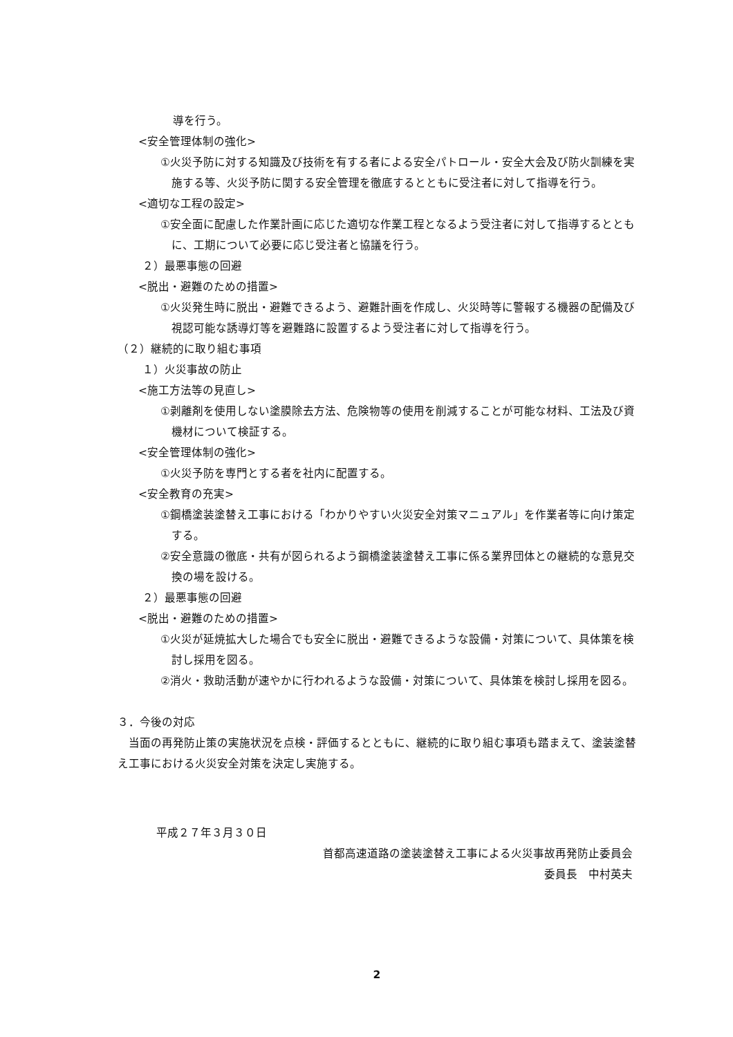導を行う。
<安全管理体制の強化>
①火災予防に対する知識及び技術を有する者による安全パトロール・安全大会及び防火訓練を実施する等、火災予防に関する安全管理を徹底するとともに受注者に対して指導を行う。
<適切な工程の設定>
①安全面に配慮した作業計画に応じた適切な作業工程となるよう受注者に対して指導するとともに、工期について必要に応じ受注者と協議を行う。
２）最悪事態の回避
<脱出・避難のための措置>
①火災発生時に脱出・避難できるよう、避難計画を作成し、火災時等に警報する機器の配備及び視認可能な誘導灯等を避難路に設置するよう受注者に対して指導を行う。
（２）継続的に取り組む事項
１）火災事故の防止
<施工方法等の見直し>
①剥離剤を使用しない塗膜除去方法、危険物等の使用を削減することが可能な材料、工法及び資機材について検証する。
<安全管理体制の強化>
①火災予防を専門とする者を社内に配置する。
<安全教育の充実>
①鋼橋塗装塗替え工事における「わかりやすい火災安全対策マニュアル」を作業者等に向け策定する。
②安全意識の徹底・共有が図られるよう鋼橋塗装塗替え工事に係る業界団体との継続的な意見交換の場を設ける。
２）最悪事態の回避
<脱出・避難のための措置>
①火災が延焼拡大した場合でも安全に脱出・避難できるような設備・対策について、具体策を検討し採用を図る。
②消火・救助活動が速やかに行われるような設備・対策について、具体策を検討し採用を図る。
３．今後の対応
当面の再発防止策の実施状況を点検・評価するとともに、継続的に取り組む事項も踏まえて、塗装塗替え工事における火災安全対策を決定し実施する。
平成２７年３月３０日
首都高速道路の塗装塗替え工事による火災事故再発防止委員会
委員長　中村英夫
2